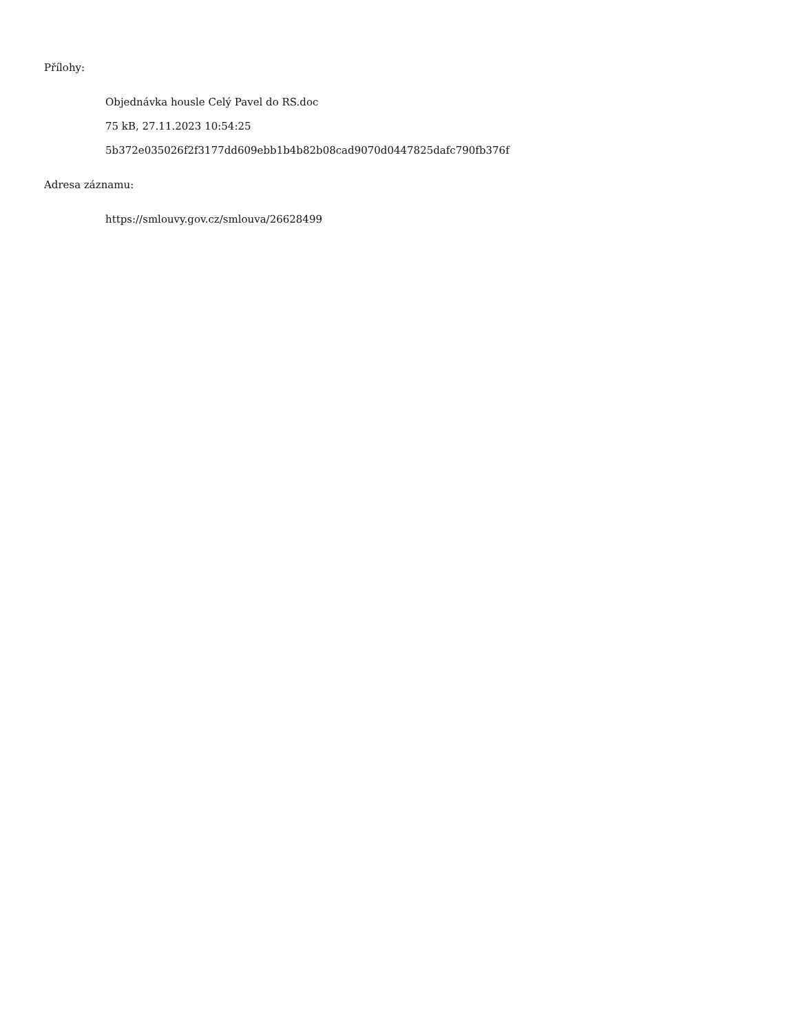Přílohy:
Objednávka housle Celý Pavel do RS.doc
75 kB, 27.11.2023 10:54:25
5b372e035026f2f3177dd609ebb1b4b82b08cad9070d0447825dafc790fb376f
Adresa záznamu:
https://smlouvy.gov.cz/smlouva/26628499